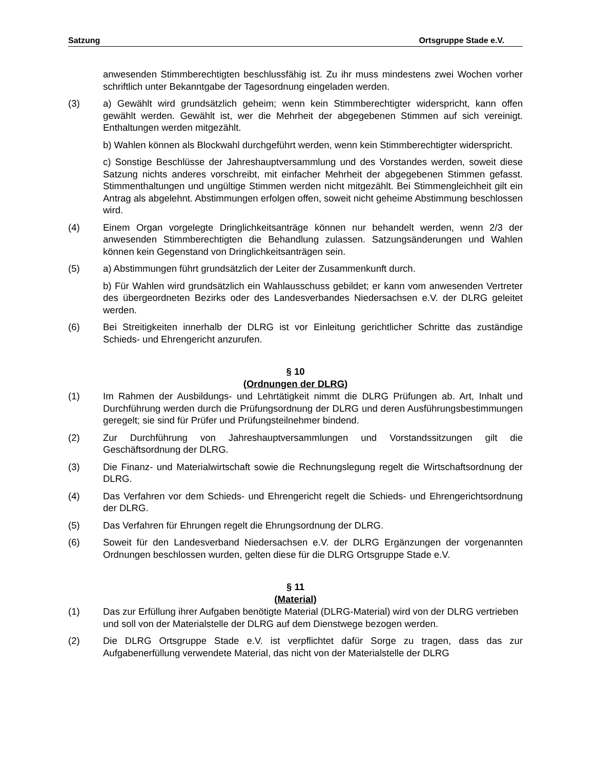Satzung Ortsgruppe Stade e.V.
anwesenden Stimmberechtigten beschlussfähig ist. Zu ihr muss mindestens zwei Wochen vorher schriftlich unter Bekanntgabe der Tagesordnung eingeladen werden.
(3) a) Gewählt wird grundsätzlich geheim; wenn kein Stimmberechtigter widerspricht, kann offen gewählt werden. Gewählt ist, wer die Mehrheit der abgegebenen Stimmen auf sich vereinigt. Enthaltungen werden mitgezählt.
b) Wahlen können als Blockwahl durchgeführt werden, wenn kein Stimmberechtigter widerspricht.
c) Sonstige Beschlüsse der Jahreshauptversammlung und des Vorstandes werden, soweit diese Satzung nichts anderes vorschreibt, mit einfacher Mehrheit der abgegebenen Stimmen gefasst. Stimmenthaltungen und ungültige Stimmen werden nicht mitgezählt. Bei Stimmengleichheit gilt ein Antrag als abgelehnt. Abstimmungen erfolgen offen, soweit nicht geheime Abstimmung beschlossen wird.
(4) Einem Organ vorgelegte Dringlichkeitsanträge können nur behandelt werden, wenn 2/3 der anwesenden Stimmberechtigten die Behandlung zulassen. Satzungsänderungen und Wahlen können kein Gegenstand von Dringlichkeitsanträgen sein.
(5) a) Abstimmungen führt grundsätzlich der Leiter der Zusammenkunft durch.
b) Für Wahlen wird grundsätzlich ein Wahlausschuss gebildet; er kann vom anwesenden Vertreter des übergeordneten Bezirks oder des Landesverbandes Niedersachsen e.V. der DLRG geleitet werden.
(6) Bei Streitigkeiten innerhalb der DLRG ist vor Einleitung gerichtlicher Schritte das zuständige Schieds- und Ehrengericht anzurufen.
§ 10
(Ordnungen der DLRG)
(1) Im Rahmen der Ausbildungs- und Lehrtätigkeit nimmt die DLRG Prüfungen ab. Art, Inhalt und Durchführung werden durch die Prüfungsordnung der DLRG und deren Ausführungsbestimmungen geregelt; sie sind für Prüfer und Prüfungsteilnehmer bindend.
(2) Zur Durchführung von Jahreshauptversammlungen und Vorstandssitzungen gilt die Geschäftsordnung der DLRG.
(3) Die Finanz- und Materialwirtschaft sowie die Rechnungslegung regelt die Wirtschaftsordnung der DLRG.
(4) Das Verfahren vor dem Schieds- und Ehrengericht regelt die Schieds- und Ehrengerichtsordnung der DLRG.
(5) Das Verfahren für Ehrungen regelt die Ehrungsordnung der DLRG.
(6) Soweit für den Landesverband Niedersachsen e.V. der DLRG Ergänzungen der vorgenannten Ordnungen beschlossen wurden, gelten diese für die DLRG Ortsgruppe Stade e.V.
§ 11
(Material)
(1) Das zur Erfüllung ihrer Aufgaben benötigte Material (DLRG-Material) wird von der DLRG vertrieben und soll von der Materialstelle der DLRG auf dem Dienstwege bezogen werden.
(2) Die DLRG Ortsgruppe Stade e.V. ist verpflichtet dafür Sorge zu tragen, dass das zur Aufgabenerfüllung verwendete Material, das nicht von der Materialstelle der DLRG